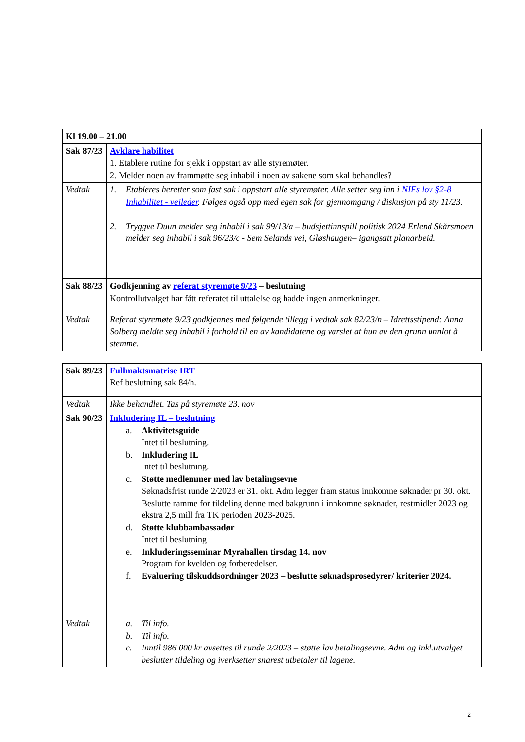| Kl 19.00 – 21.00 | |
| Sak 87/23 | Avklare habilitet 1. Etablere rutine for sjekk i oppstart av alle styremøter. 2. Melder noen av frammøtte seg inhabil i noen av sakene som skal behandles? |
| Vedtak | 1. Etableres heretter som fast sak i oppstart alle styremøter. Alle setter seg inn i NIFs lov §2-8 Inhabilitet - veileder . Følges også opp med egen sak for gjennomgang / diskusjon på sty 11/23. 2. Tryggve Duun melder seg inhabil i sak 99/13/a – budsjettinnspill politisk 2024 Erlend Skårsmoen melder seg inhabil i sak 96/23/c - Sem Selands vei, Gløshaugen– igangsatt planarbeid. |
| Sak 88/23 | Godkjenning av referat styremøte 9/23 – beslutning Kontrollutvalget har fått referatet til uttalelse og hadde ingen anmerkninger. |
| Vedtak | Referat styremøte 9/23 godkjennes med følgende tillegg i vedtak sak 82/23/n – Idrettsstipend: Anna Solberg meldte seg inhabil i forhold til en av kandidatene og varslet at hun av den grunn unnlot å stemme. |
| Sak 89/23 | Fullmaktsmatrise IRT Ref beslutning sak 84/h. |
| Vedtak | Ikke behandlet. Tas på styremøte 23. nov |
| Sak 90/23 | Inkludering IL – beslutning a. Aktivitetsguide Intet til beslutning. b. Inkludering IL Intet til beslutning. c. Støtte medlemmer med lav betalingsevne Søknadsfrist runde 2/2023 er 31. okt. Adm legger fram status innkomne søknader pr 30. okt. Beslutte ramme for tildeling denne med bakgrunn i innkomne søknader, restmidler 2023 og ekstra 2,5 mill fra TK perioden 2023-2025. d. Støtte klubbambassadør Intet til beslutning e. Inkluderingsseminar Myrahallen tirsdag 14. nov Program for kvelden og forberedelser. f. Evaluering tilskuddsordninger 2023 – beslutte søknadsprosedyrer/ kriterier 2024. |
| Vedtak | a. Til info. b. Til info. c. Inntil 986 000 kr avsettes til runde 2/2023 – støtte lav betalingsevne. Adm og inkl.utvalget beslutter tildeling og iverksetter snarest utbetaler til lagene. |
2